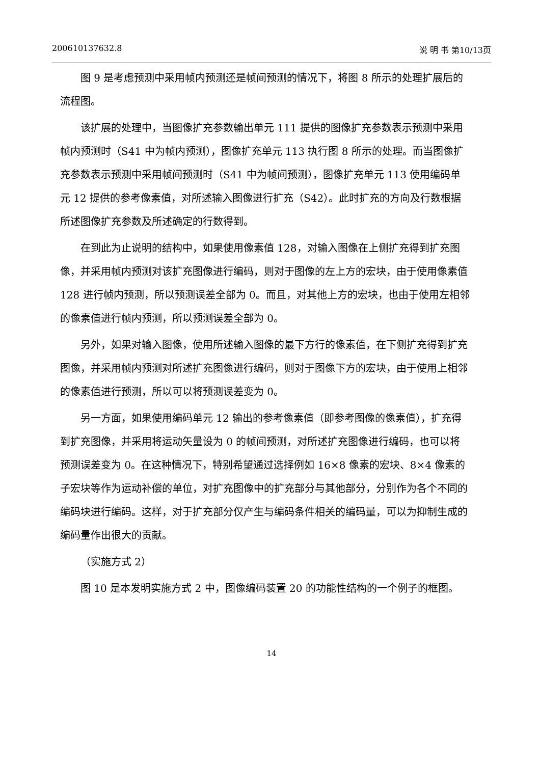200610137632.8 说 明 书 第10/13页
图 9 是考虑预测中采用帧内预测还是帧间预测的情况下，将图 8 所示的处理扩展后的流程图。
该扩展的处理中，当图像扩充参数输出单元 111 提供的图像扩充参数表示预测中采用帧内预测时（S41 中为帧内预测），图像扩充单元 113 执行图 8 所示的处理。而当图像扩充参数表示预测中采用帧间预测时（S41 中为帧间预测），图像扩充单元 113 使用编码单元 12 提供的参考像素值，对所述输入图像进行扩充（S42）。此时扩充的方向及行数根据所述图像扩充参数及所述确定的行数得到。
在到此为止说明的结构中，如果使用像素值 128，对输入图像在上侧扩充得到扩充图像，并采用帧内预测对该扩充图像进行编码，则对于图像的左上方的宏块，由于使用像素值 128 进行帧内预测，所以预测误差全部为 0。而且，对其他上方的宏块，也由于使用左相邻的像素值进行帧内预测，所以预测误差全部为 0。
另外，如果对输入图像，使用所述输入图像的最下方行的像素值，在下侧扩充得到扩充图像，并采用帧内预测对所述扩充图像进行编码，则对于图像下方的宏块，由于使用上相邻的像素值进行预测，所以可以将预测误差变为 0。
另一方面，如果使用编码单元 12 输出的参考像素值（即参考图像的像素值），扩充得到扩充图像，并采用将运动矢量设为 0 的帧间预测，对所述扩充图像进行编码，也可以将预测误差变为 0。在这种情况下，特别希望通过选择例如 16×8 像素的宏块、8×4 像素的子宏块等作为运动补偿的单位，对扩充图像中的扩充部分与其他部分，分别作为各个不同的编码块进行编码。这样，对于扩充部分仅产生与编码条件相关的编码量，可以为抑制生成的编码量作出很大的贡献。
（实施方式 2）
图 10 是本发明实施方式 2 中，图像编码装置 20 的功能性结构的一个例子的框图。
14